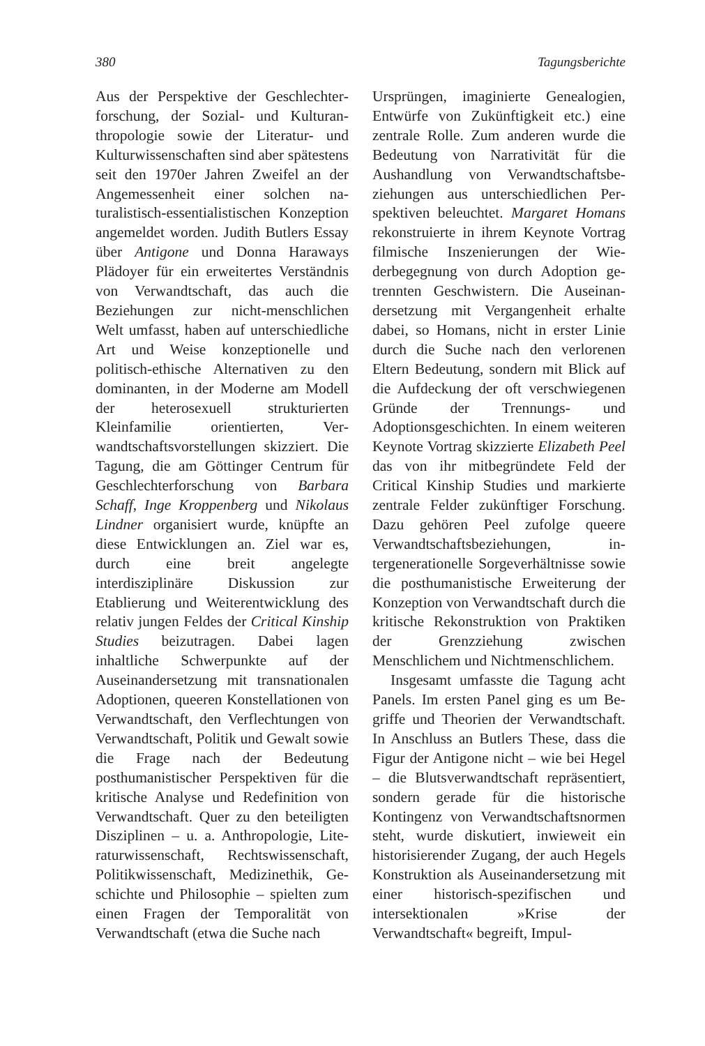380 Tagungsberichte
Aus der Perspektive der Geschlechter­forschung, der Sozial- und Kulturan­thropologie sowie der Literatur- und Kulturwissenschaften sind aber spätes­tens seit den 1970er Jahren Zweifel an der Angemessenheit einer solchen na­turalistisch-essentialistischen Konzep­tion angemeldet worden. Judith Butlers Essay über Antigone und Donna Hara­ways Plädoyer für ein erweitertes Ver­ständnis von Verwandtschaft, das auch die Beziehungen zur nicht-menschli­chen Welt umfasst, haben auf unter­schiedliche Art und Weise konzeptio­nelle und politisch-ethische Alternati­ven zu den dominanten, in der Moder­ne am Modell der heterosexuell struk­turierten Kleinfamilie orientierten, Ver­wandtschaftsvorstellungen skizziert. Die Tagung, die am Göttinger Centrum für Geschlechterforschung von Barbara Schaff, Inge Kroppenberg und Nikolaus Lindner or­ganisiert wurde, knüpfte an diese Ent­wicklungen an. Ziel war es, durch eine breit angelegte interdisziplinäre Dis­kussion zur Etablierung und Weiter­entwicklung des relativ jungen Feldes der Critical Kinship Studies beizutragen. Dabei lagen inhaltliche Schwerpunkte auf der Auseinandersetzung mit trans­nationalen Adoptionen, queeren Kon­stellationen von Verwandtschaft, den Verflechtungen von Verwandtschaft, Politik und Gewalt sowie die Frage nach der Bedeutung posthumanisti­scher Perspektiven für die kritische Analyse und Redefinition von Ver­wandtschaft. Quer zu den beteiligten Disziplinen – u. a. Anthropologie, Lite­raturwissenschaft, Rechtswissenschaft, Politikwissenschaft, Medizinethik, Ge­schichte und Philosophie – spielten zum einen Fragen der Temporalität von Verwandtschaft (etwa die Suche nach
Ursprüngen, imaginierte Genealogien, Entwürfe von Zukünftigkeit etc.) eine zentrale Rolle. Zum anderen wurde die Bedeutung von Narrativität für die Aushandlung von Verwandtschaftsbe­ziehungen aus unterschiedlichen Per­spektiven beleuchtet. Margaret Homans rekonstruierte in ihrem Keynote Vor­trag filmische Inszenierungen der Wie­derbegegnung von durch Adoption ge­trennten Geschwistern. Die Auseinan­dersetzung mit Vergangenheit erhalte dabei, so Homans, nicht in erster Linie durch die Suche nach den verlorenen Eltern Bedeutung, sondern mit Blick auf die Aufdeckung der oft verschwie­genen Gründe der Trennungs- und Adoptionsgeschichten. In einem wei­teren Keynote Vortrag skizzierte Eliza­beth Peel das von ihr mitbegründete Feld der Critical Kinship Studies und markierte zentrale Felder zukünftiger Forschung. Dazu gehören Peel zufolge queere Verwandtschaftsbeziehungen, in­tergenerationelle Sorgeverhältnisse so­wie die posthumanistische Erweiterung der Konzeption von Verwandtschaft durch die kritische Rekonstruktion von Praktiken der Grenzziehung zwischen Menschlichem und Nichtmenschlichem.
Insgesamt umfasste die Tagung acht Panels. Im ersten Panel ging es um Be­griffe und Theorien der Verwandt­schaft. In Anschluss an Butlers These, dass die Figur der Antigone nicht – wie bei Hegel – die Blutsverwandtschaft re­präsentiert, sondern gerade für die historische Kontingenz von Verwandt­schaftsnormen steht, wurde diskutiert, inwieweit ein historisierender Zugang, der auch Hegels Konstruktion als Aus­einandersetzung mit einer historisch-spezifischen und intersektionalen »Kri­se der Verwandtschaft« begreift, Impul-